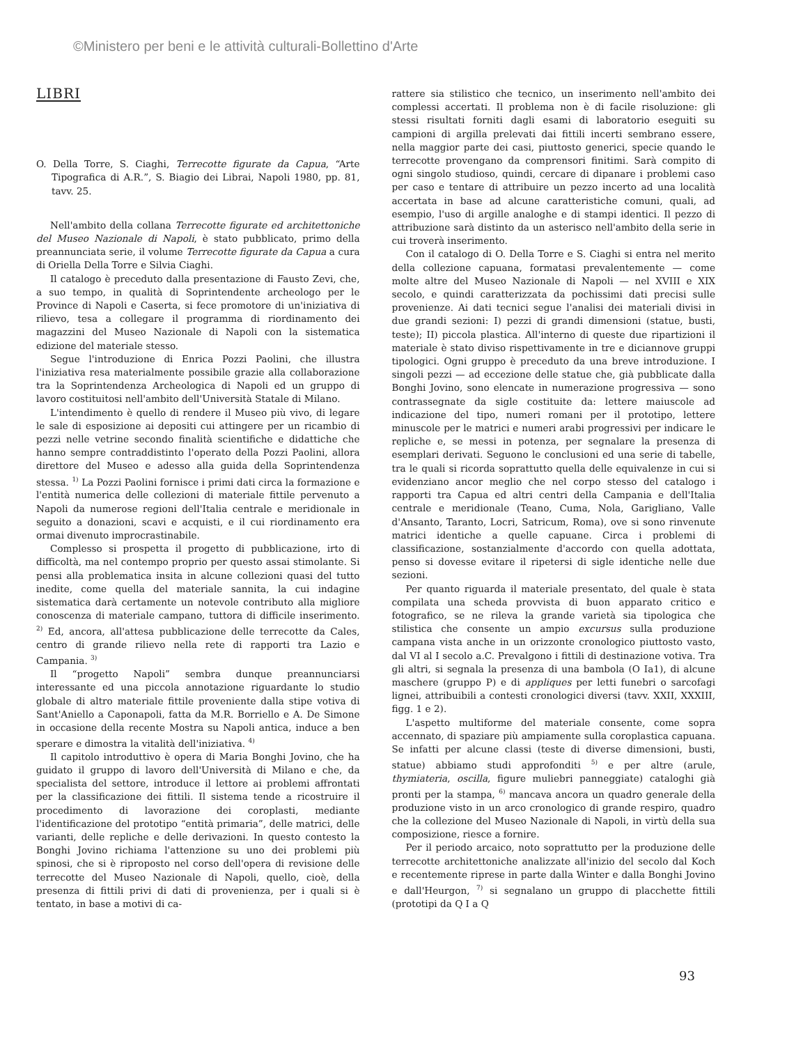©Ministero per beni e le attività culturali-Bollettino d'Arte
LIBRI
O. Della Torre, S. Ciaghi, Terrecotte figurate da Capua, “Arte Tipografica di A.R.”, S. Biagio dei Librai, Napoli 1980, pp. 81, tavv. 25.
Nell'ambito della collana Terrecotte figurate ed architettoniche del Museo Nazionale di Napoli, è stato pubblicato, primo della preannunciata serie, il volume Terrecotte figurate da Capua a cura di Oriella Della Torre e Silvia Ciaghi.
Il catalogo è preceduto dalla presentazione di Fausto Zevi, che, a suo tempo, in qualità di Soprintendente archeologo per le Province di Napoli e Caserta, si fece promotore di un'iniziativa di rilievo, tesa a collegare il programma di riordinamento dei magazzini del Museo Nazionale di Napoli con la sistematica edizione del materiale stesso.
Segue l'introduzione di Enrica Pozzi Paolini, che illustra l'iniziativa resa materialmente possibile grazie alla collaborazione tra la Soprintendenza Archeologica di Napoli ed un gruppo di lavoro costituitosi nell'ambito dell'Università Statale di Milano.
L'intendimento è quello di rendere il Museo più vivo, di legare le sale di esposizione ai depositi cui attingere per un ricambio di pezzi nelle vetrine secondo finalità scientifiche e didattiche che hanno sempre contraddistinto l'operato della Pozzi Paolini, allora direttore del Museo e adesso alla guida della Soprintendenza stessa. <sup>1)</sup> La Pozzi Paolini fornisce i primi dati circa la formazione e l'entità numerica delle collezioni di materiale fittile pervenuto a Napoli da numerose regioni dell'Italia centrale e meridionale in seguito a donazioni, scavi e acquisti, e il cui riordinamento era ormai divenuto improcrastinabile.
Complesso si prospetta il progetto di pubblicazione, irto di difficoltà, ma nel contempo proprio per questo assai stimolante. Si pensi alla problematica insita in alcune collezioni quasi del tutto inedite, come quella del materiale sannita, la cui indagine sistematica darà certamente un notevole contributo alla migliore conoscenza di materiale campano, tuttora di difficile inserimento. <sup>2)</sup> Ed, ancora, all'attesa pubblicazione delle terrecotte da Cales, centro di grande rilievo nella rete di rapporti tra Lazio e Campania. <sup>3)</sup>
Il “progetto Napoli” sembra dunque preannunciarsi interessante ed una piccola annotazione riguardante lo studio globale di altro materiale fittile proveniente dalla stipe votiva di Sant'Aniello a Caponapoli, fatta da M.R. Borriello e A. De Simone in occasione della recente Mostra su Napoli antica, induce a ben sperare e dimostra la vitalità dell'iniziativa. <sup>4)</sup>
Il capitolo introduttivo è opera di Maria Bonghi Jovino, che ha guidato il gruppo di lavoro dell'Università di Milano e che, da specialista del settore, introduce il lettore ai problemi affrontati per la classificazione dei fittili. Il sistema tende a ricostruire il procedimento di lavorazione dei coroplasti, mediante l'identificazione del prototipo “entità primaria”, delle matrici, delle varianti, delle repliche e delle derivazioni. In questo contesto la Bonghi Jovino richiama l'attenzione su uno dei problemi più spinosi, che si è riproposto nel corso dell'opera di revisione delle terrecotte del Museo Nazionale di Napoli, quello, cioè, della presenza di fittili privi di dati di provenienza, per i quali si è tentato, in base a motivi di ca-
rattere sia stilistico che tecnico, un inserimento nell'ambito dei complessi accertati. Il problema non è di facile risoluzione: gli stessi risultati forniti dagli esami di laboratorio eseguiti su campioni di argilla prelevati dai fittili incerti sembrano essere, nella maggior parte dei casi, piuttosto generici, specie quando le terrecotte provengano da comprensori finitimi. Sarà compito di ogni singolo studioso, quindi, cercare di dipanare i problemi caso per caso e tentare di attribuire un pezzo incerto ad una località accertata in base ad alcune caratteristiche comuni, quali, ad esempio, l'uso di argille analoghe e di stampi identici. Il pezzo di attribuzione sarà distinto da un asterisco nell'ambito della serie in cui troverà inserimento.
Con il catalogo di O. Della Torre e S. Ciaghi si entra nel merito della collezione capuana, formatasi prevalentemente — come molte altre del Museo Nazionale di Napoli — nel XVIII e XIX secolo, e quindi caratterizzata da pochissimi dati precisi sulle provenienze. Ai dati tecnici segue l'analisi dei materiali divisi in due grandi sezioni: I) pezzi di grandi dimensioni (statue, busti, teste); II) piccola plastica. All'interno di queste due ripartizioni il materiale è stato diviso rispettivamente in tre e diciannove gruppi tipologici. Ogni gruppo è preceduto da una breve introduzione. I singoli pezzi — ad eccezione delle statue che, già pubblicate dalla Bonghi Jovino, sono elencate in numerazione progressiva — sono contrassegnate da sigle costituite da: lettere maiuscole ad indicazione del tipo, numeri romani per il prototipo, lettere minuscole per le matrici e numeri arabi progressivi per indicare le repliche e, se messi in potenza, per segnalare la presenza di esemplari derivati. Seguono le conclusioni ed una serie di tabelle, tra le quali si ricorda soprattutto quella delle equivalenze in cui si evidenziano ancor meglio che nel corpo stesso del catalogo i rapporti tra Capua ed altri centri della Campania e dell'Italia centrale e meridionale (Teano, Cuma, Nola, Garigliano, Valle d'Ansanto, Taranto, Locri, Satricum, Roma), ove si sono rinvenute matrici identiche a quelle capuane. Circa i problemi di classificazione, sostanzialmente d'accordo con quella adottata, penso si dovesse evitare il ripetersi di sigle identiche nelle due sezioni.
Per quanto riguarda il materiale presentato, del quale è stata compilata una scheda provvista di buon apparato critico e fotografico, se ne rileva la grande varietà sia tipologica che stilistica che consente un ampio excursus sulla produzione campana vista anche in un orizzonte cronologico piuttosto vasto, dal VI al I secolo a.C. Prevalgono i fittili di destinazione votiva. Tra gli altri, si segnala la presenza di una bambola (O Ia1), di alcune maschere (gruppo P) e di appliques per letti funebri o sarcofagi lignei, attribuibili a contesti cronologici diversi (tavv. XXII, XXXIII, figg. 1 e 2).
L'aspetto multiforme del materiale consente, come sopra accennato, di spaziare più ampiamente sulla coroplastica capuana. Se infatti per alcune classi (teste di diverse dimensioni, busti, statue) abbiamo studi approfonditi <sup>5)</sup> e per altre (arule, thymiateria, oscilla, figure muliebri panneggiate) cataloghi già pronti per la stampa, <sup>6)</sup> mancava ancora un quadro generale della produzione visto in un arco cronologico di grande respiro, quadro che la collezione del Museo Nazionale di Napoli, in virtù della sua composizione, riesce a fornire.
Per il periodo arcaico, noto soprattutto per la produzione delle terrecotte architettoniche analizzate all'inizio del secolo dal Koch e recentemente riprese in parte dalla Winter e dalla Bonghi Jovino e dall'Heurgon, <sup>7)</sup> si segnalano un gruppo di placchette fittili (prototipi da Q I a Q
93